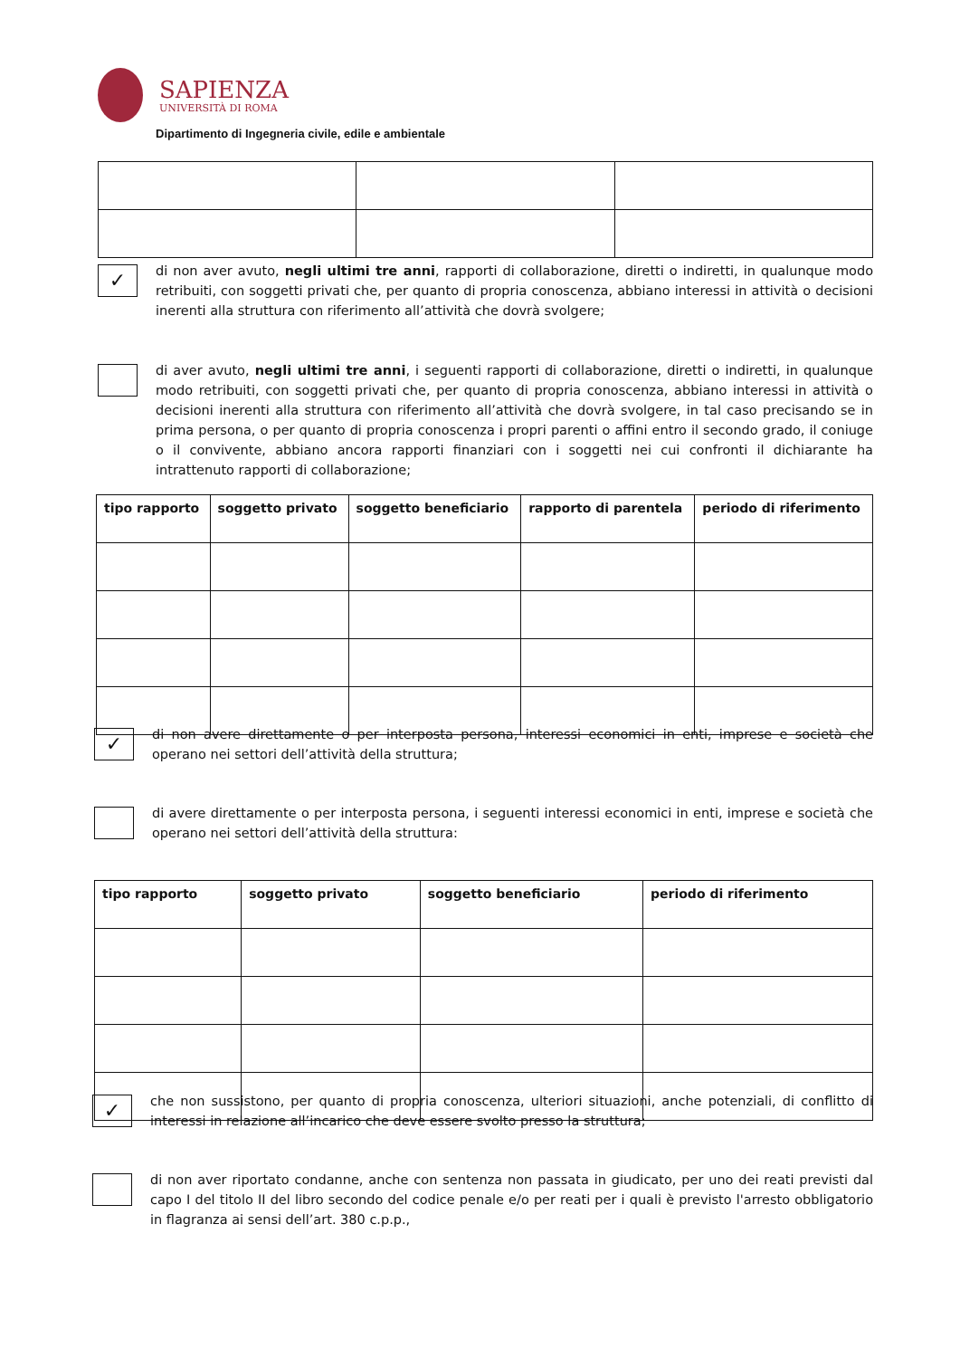SAPIENZA
UNIVERSITÀ DI ROMA
Dipartimento di Ingegneria civile, edile e ambientale
✓
di non aver avuto, negli ultimi tre anni, rapporti di collaborazione, diretti o indiretti, in qualunque modo retribuiti, con soggetti privati che, per quanto di propria conoscenza, abbiano interessi in attività o decisioni inerenti alla struttura con riferimento all’attività che dovrà svolgere;
di aver avuto, negli ultimi tre anni, i seguenti rapporti di collaborazione, diretti o indiretti, in qualunque modo retribuiti, con soggetti privati che, per quanto di propria conoscenza, abbiano interessi in attività o decisioni inerenti alla struttura con riferimento all’attività che dovrà svolgere, in tal caso precisando se in prima persona, o per quanto di propria conoscenza i propri parenti o affini entro il secondo grado, il coniuge o il convivente, abbiano ancora rapporti finanziari con i soggetti nei cui confronti il dichiarante ha intrattenuto rapporti di collaborazione;
| tipo rapporto | soggetto privato | soggetto beneficiario | rapporto di parentela | periodo di riferimento |
| --- | --- | --- | --- | --- |
✓
di non avere direttamente o per interposta persona, interessi economici in enti, imprese e società che operano nei settori dell’attività della struttura;
di avere direttamente o per interposta persona, i seguenti interessi economici in enti, imprese e società che operano nei settori dell’attività della struttura:
| tipo rapporto | soggetto privato | soggetto beneficiario | periodo di riferimento |
| --- | --- | --- | --- |
✓
che non sussistono, per quanto di propria conoscenza, ulteriori situazioni, anche potenziali, di conflitto di interessi in relazione all’incarico che deve essere svolto presso la struttura;
di non aver riportato condanne, anche con sentenza non passata in giudicato, per uno dei reati previsti dal capo I del titolo II del libro secondo del codice penale e/o per reati per i quali è previsto l'arresto obbligatorio in flagranza ai sensi dell’art. 380 c.p.p.,